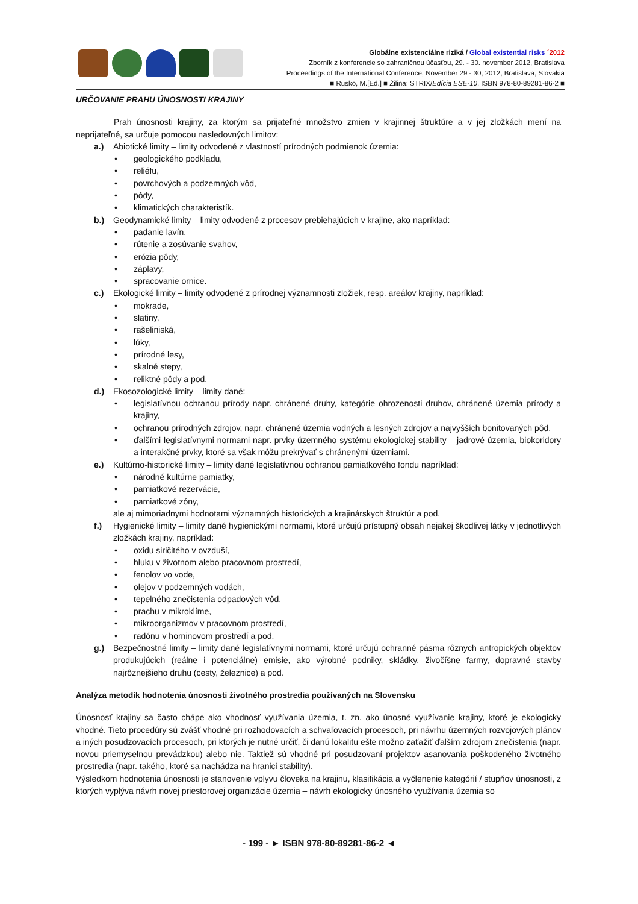Globálne existenciálne riziká / Global existential risks ´2012
Zborník z konferencie so zahraničnou účasťou, 29. - 30. november 2012, Bratislava
Proceedings of the International Conference, November 29 - 30, 2012, Bratislava, Slovakia
■ Rusko, M.[Ed.] ■ Žilina: STRIX/Edícia ESE-10, ISBN 978-80-89281-86-2 ■
URČOVANIE PRAHU ÚNOSNOSTI KRAJINY
Prah únosnosti krajiny, za ktorým sa prijateľné množstvo zmien v krajinnej štruktúre a v jej zložkách mení na neprijateľné, sa určuje pomocou nasledovných limitov:
a.) Abiotické limity – limity odvodené z vlastností prírodných podmienok územia:
• geologického podkladu,
• reliéfu,
• povrchových a podzemných vôd,
• pôdy,
• klimatických charakteristík.
b.) Geodynamické limity – limity odvodené z procesov prebiehajúcich v krajine, ako napríklad:
• padanie lavín,
• rútenie a zosúvanie svahov,
• erózia pôdy,
• záplavy,
• spracovanie ornice.
c.) Ekologické limity – limity odvodené z prírodnej významnosti zložiek, resp. areálov krajiny, napríklad:
• mokrade,
• slatiny,
• rašeliniská,
• lúky,
• prírodné lesy,
• skalné stepy,
• reliktné pôdy a pod.
d.) Ekosozologické limity – limity dané:
• legislatívnou ochranou prírody napr. chránené druhy, kategórie ohrozenosti druhov, chránené územia prírody a krajiny,
• ochranou prírodných zdrojov, napr. chránené územia vodných a lesných zdrojov a najvyšších bonitovaných pôd,
• ďalšími legislatívnymi normami napr. prvky územného systému ekologickej stability – jadrové územia, biokoridory a interakčné prvky, ktoré sa však môžu prekrývať s chránenými územiami.
e.) Kultúrno-historické limity – limity dané legislatívnou ochranou pamiatkového fondu napríklad:
• národné kultúrne pamiatky,
• pamiatkové rezervácie,
• pamiatkové zóny,
ale aj mimoriadnymi hodnotami významných historických a krajinárskych štruktúr a pod.
f.) Hygienické limity – limity dané hygienickými normami, ktoré určujú prístupný obsah nejakej škodlivej látky v jednotlivých zložkách krajiny, napríklad:
• oxidu siričitého v ovzduší,
• hluku v životnom alebo pracovnom prostredí,
• fenolov vo vode,
• olejov v podzemných vodách,
• tepelného znečistenia odpadových vôd,
• prachu v mikroklíme,
• mikroorganizmov v pracovnom prostredí,
• radónu v horninovom prostredí a pod.
g.) Bezpečnostné limity – limity dané legislatívnymi normami, ktoré určujú ochranné pásma rôznych antropických objektov produkujúcich (reálne i potenciálne) emisie, ako výrobné podniky, skládky, živočíšne farmy, dopravné stavby najrôznejšieho druhu (cesty, železnice) a pod.
Analýza metodík hodnotenia únosnosti životného prostredia používaných na Slovensku
Únosnosť krajiny sa často chápe ako vhodnosť využívania územia, t. zn. ako únosné využívanie krajiny, ktoré je ekologicky vhodné. Tieto procedúry sú zvášť vhodné pri rozhodovacích a schvaľovacích procesoch, pri návrhu územných rozvojových plánov a iných posudzovacích procesoch, pri ktorých je nutné určiť, či danú lokalitu ešte možno zaťažiť ďalším zdrojom znečistenia (napr. novou priemyselnou prevádzkou) alebo nie. Taktiež sú vhodné pri posudzovaní projektov asanovania poškodeného životného prostredia (napr. takého, ktoré sa nachádza na hranici stability).
Výsledkom hodnotenia únosnosti je stanovenie vplyvu človeka na krajinu, klasifikácia a vyčlenenie kategórií / stupňov únosnosti, z ktorých vyplýva návrh novej priestorovej organizácie územia – návrh ekologicky únosného využívania územia so
- 199 - ► ISBN 978-80-89281-86-2 ◄